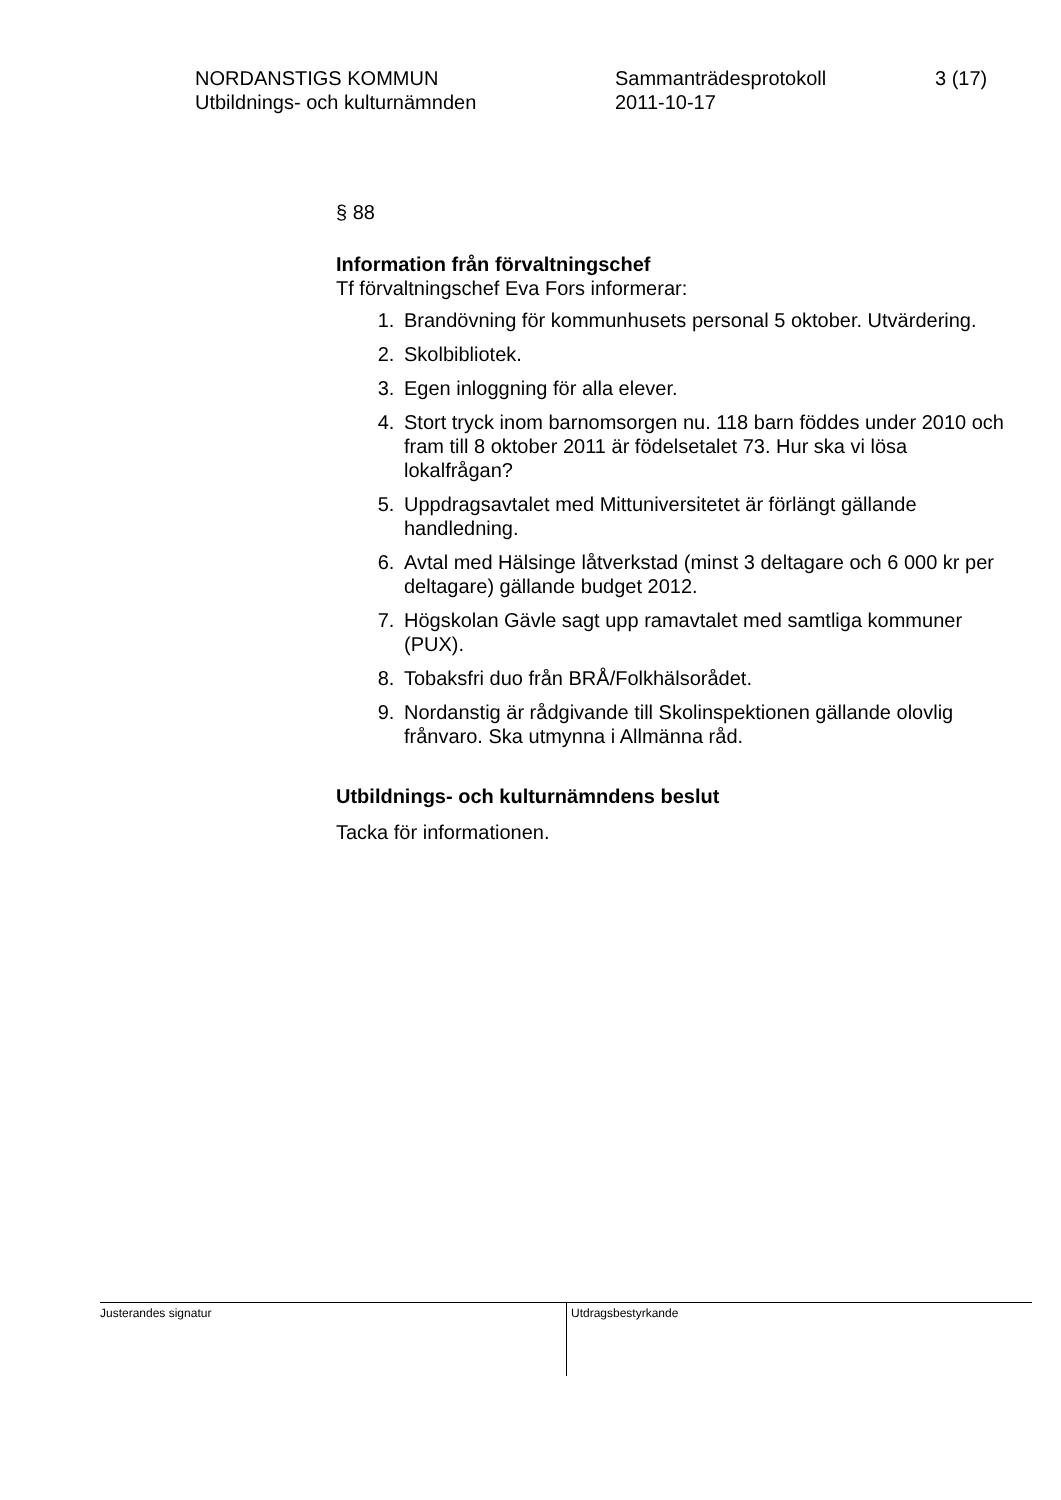NORDANSTIGS KOMMUN
Utbildnings- och kulturnämnden
Sammanträdesprotokoll
2011-10-17
3 (17)
§ 88
Information från förvaltningschef
Tf förvaltningschef Eva Fors informerar:
1. Brandövning för kommunhusets personal 5 oktober. Utvärdering.
2. Skolbibliotek.
3. Egen inloggning för alla elever.
4. Stort tryck inom barnomsorgen nu. 118 barn föddes under 2010 och fram till 8 oktober 2011 är födelsetalet 73. Hur ska vi lösa lokalfrågan?
5. Uppdragsavtalet med Mittuniversitetet är förlängt gällande handledning.
6. Avtal med Hälsinge låtverkstad (minst 3 deltagare och 6 000 kr per deltagare) gällande budget 2012.
7. Högskolan Gävle sagt upp ramavtalet med samtliga kommuner (PUX).
8. Tobaksfri duo från BRÅ/Folkhälsorådet.
9. Nordanstig är rådgivande till Skolinspektionen gällande olovlig frånvaro. Ska utmynna i Allmänna råd.
Utbildnings- och kulturnämndens beslut
Tacka för informationen.
Justerandes signatur Utdragsbestyrkande